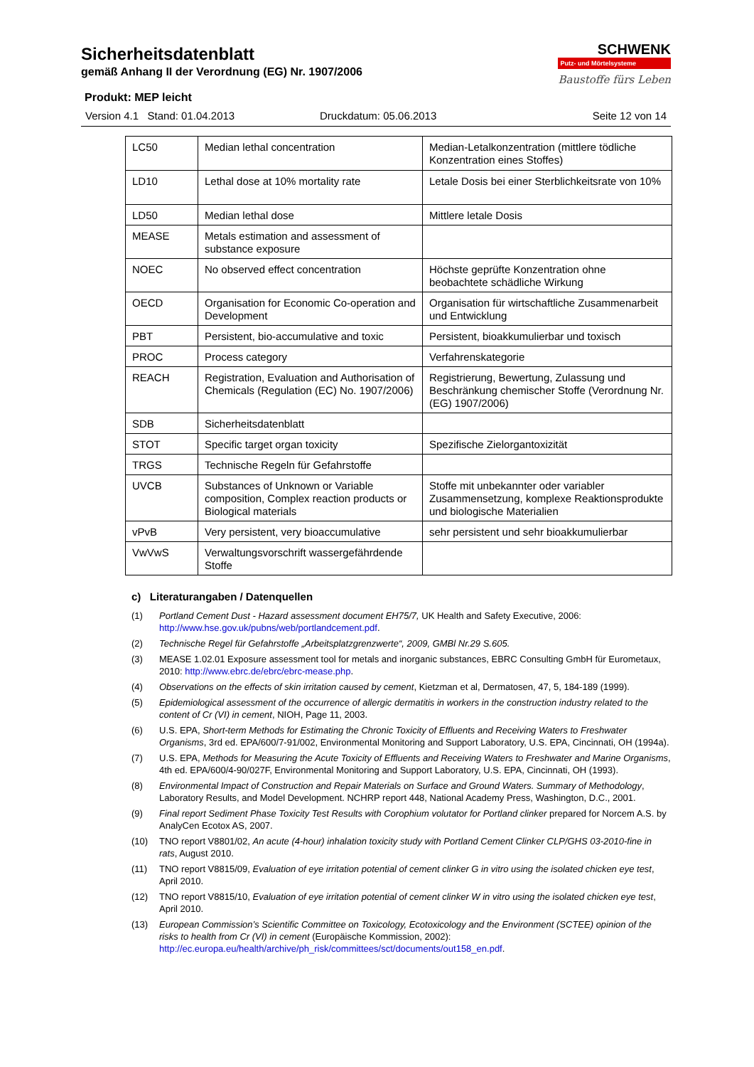Sicherheitsdatenblatt
gemäß Anhang II der Verordnung (EG) Nr. 1907/2006
SCHWENK
Putz- und Mörtelsysteme
Baustoffe fürs Leben
Produkt: MEP leicht
Version 4.1 Stand: 01.04.2013 Druckdatum: 05.06.2013 Seite 12 von 14
| LC50 | Median lethal concentration | Median-Letalkonzentration (mittlere tödliche Konzentration eines Stoffes) |
| LD10 | Lethal dose at 10% mortality rate | Letale Dosis bei einer Sterblichkeitsrate von 10% |
| LD50 | Median lethal dose | Mittlere letale Dosis |
| MEASE | Metals estimation and assessment of substance exposure | |
| NOEC | No observed effect concentration | Höchste geprüfte Konzentration ohne beobachtete schädliche Wirkung |
| OECD | Organisation for Economic Co-operation and Development | Organisation für wirtschaftliche Zusammenarbeit und Entwicklung |
| PBT | Persistent, bio-accumulative and toxic | Persistent, bioakkumulierbar und toxisch |
| PROC | Process category | Verfahrenskategorie |
| REACH | Registration, Evaluation and Authorisation of Chemicals (Regulation (EC) No. 1907/2006) | Registrierung, Bewertung, Zulassung und Beschränkung chemischer Stoffe (Verordnung Nr. (EG) 1907/2006) |
| SDB | Sicherheitsdatenblatt | |
| STOT | Specific target organ toxicity | Spezifische Zielorgantoxizität |
| TRGS | Technische Regeln für Gefahrstoffe | |
| UVCB | Substances of Unknown or Variable composition, Complex reaction products or Biological materials | Stoffe mit unbekannter oder variabler Zusammensetzung, komplexe Reaktionsprodukte und biologische Materialien |
| vPvB | Very persistent, very bioaccumulative | sehr persistent und sehr bioakkumulierbar |
| VwVwS | Verwaltungsvorschrift wassergefährdende Stoffe | |
c) Literaturangaben / Datenquellen
(1) Portland Cement Dust - Hazard assessment document EH75/7, UK Health and Safety Executive, 2006: http://www.hse.gov.uk/pubns/web/portlandcement.pdf.
(2) Technische Regel für Gefahrstoffe „Arbeitsplatzgrenzwerte“, 2009, GMBl Nr.29 S.605.
(3) MEASE 1.02.01 Exposure assessment tool for metals and inorganic substances, EBRC Consulting GmbH für Eurometaux, 2010: http://www.ebrc.de/ebrc/ebrc-mease.php.
(4) Observations on the effects of skin irritation caused by cement, Kietzman et al, Dermatosen, 47, 5, 184-189 (1999).
(5) Epidemiological assessment of the occurrence of allergic dermatitis in workers in the construction industry related to the content of Cr (VI) in cement, NIOH, Page 11, 2003.
(6) U.S. EPA, Short-term Methods for Estimating the Chronic Toxicity of Effluents and Receiving Waters to Freshwater Organisms, 3rd ed. EPA/600/7-91/002, Environmental Monitoring and Support Laboratory, U.S. EPA, Cincinnati, OH (1994a).
(7) U.S. EPA, Methods for Measuring the Acute Toxicity of Effluents and Receiving Waters to Freshwater and Marine Organisms, 4th ed. EPA/600/4-90/027F, Environmental Monitoring and Support Laboratory, U.S. EPA, Cincinnati, OH (1993).
(8) Environmental Impact of Construction and Repair Materials on Surface and Ground Waters. Summary of Methodology, Laboratory Results, and Model Development. NCHRP report 448, National Academy Press, Washington, D.C., 2001.
(9) Final report Sediment Phase Toxicity Test Results with Corophium volutator for Portland clinker prepared for Norcem A.S. by AnalyCen Ecotox AS, 2007.
(10) TNO report V8801/02, An acute (4-hour) inhalation toxicity study with Portland Cement Clinker CLP/GHS 03-2010-fine in rats, August 2010.
(11) TNO report V8815/09, Evaluation of eye irritation potential of cement clinker G in vitro using the isolated chicken eye test, April 2010.
(12) TNO report V8815/10, Evaluation of eye irritation potential of cement clinker W in vitro using the isolated chicken eye test, April 2010.
(13) European Commission’s Scientific Committee on Toxicology, Ecotoxicology and the Environment (SCTEE) opinion of the risks to health from Cr (VI) in cement (Europäische Kommission, 2002): http://ec.europa.eu/health/archive/ph_risk/committees/sct/documents/out158_en.pdf.